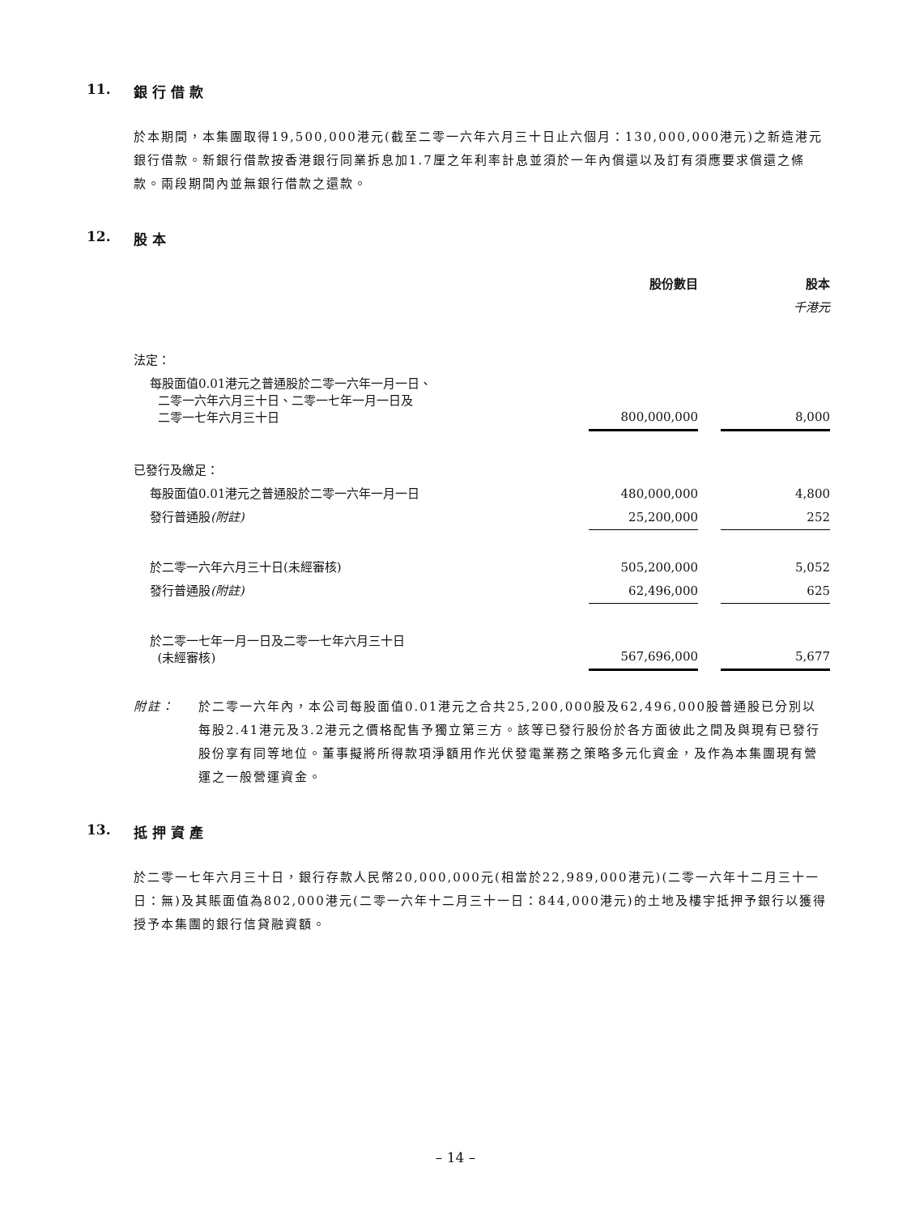11. 銀 行 借 款
於本期間，本集團取得19,500,000港元(截至二零一六年六月三十日止六個月：130,000,000港元)之新造港元銀行借款。新銀行借款按香港銀行同業拆息加1.7厘之年利率計息並須於一年內償還以及訂有須應要求償還之條款。兩段期間內並無銀行借款之還款。
12. 股 本
| | 股份數目 | | 股本 |
| --- | --- | --- | --- |
| | | | 千港元 |
| 法定： | | | |
| 每股面值0.01港元之普通股於二零一六年一月一日、 二零一六年六月三十日、二零一七年一月一日及 二零一七年六月三十日 | 800,000,000 | | 8,000 |
| 已發行及繳足： | | | |
| 每股面值0.01港元之普通股於二零一六年一月一日 | 480,000,000 | | 4,800 |
| 發行普通股 (附註) | 25,200,000 | | 252 |
| 於二零一六年六月三十日(未經審核) | 505,200,000 | | 5,052 |
| 發行普通股 (附註) | 62,496,000 | | 625 |
| 於二零一七年一月一日及二零一七年六月三十日 (未經審核) | 567,696,000 | | 5,677 |
附註： 於二零一六年內，本公司每股面值0.01港元之合共25,200,000股及62,496,000股普通股已分別以每股2.41港元及3.2港元之價格配售予獨立第三方。該等已發行股份於各方面彼此之間及與現有已發行股份享有同等地位。董事擬將所得款項淨額用作光伏發電業務之策略多元化資金，及作為本集團現有營運之一般營運資金。
13. 抵 押 資 產
於二零一七年六月三十日，銀行存款人民幣20,000,000元(相當於22,989,000港元)(二零一六年十二月三十一日：無)及其賬面值為802,000港元(二零一六年十二月三十一日：844,000港元)的土地及樓宇抵押予銀行以獲得授予本集團的銀行信貸融資額。
– 14 –